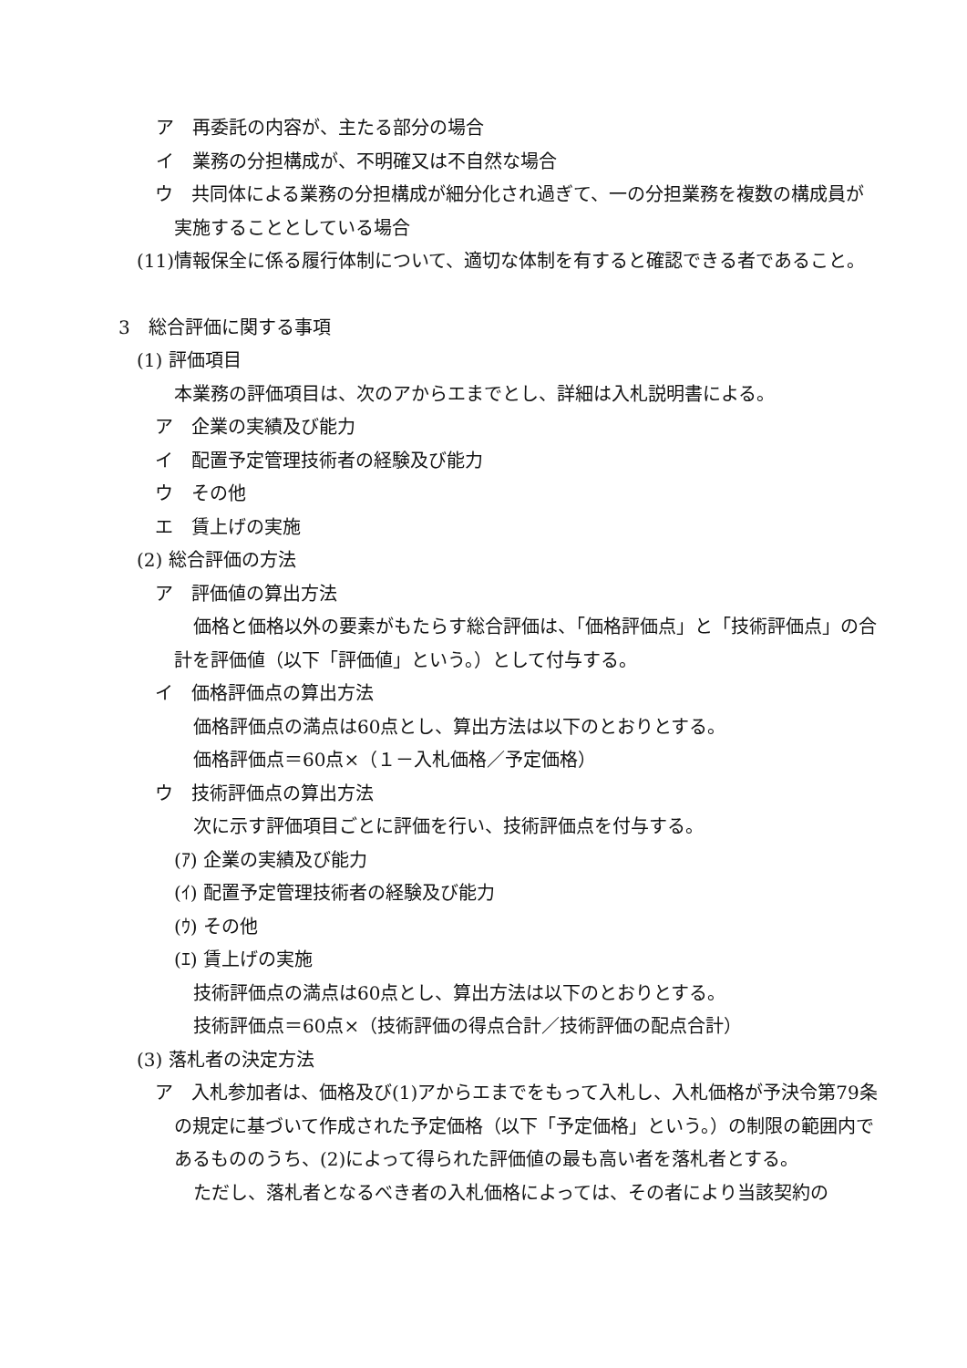ア　再委託の内容が、主たる部分の場合
イ　業務の分担構成が、不明確又は不自然な場合
ウ　共同体による業務の分担構成が細分化され過ぎて、一の分担業務を複数の構成員が実施することとしている場合
(11)情報保全に係る履行体制について、適切な体制を有すると確認できる者であること。
3　総合評価に関する事項
(1) 評価項目
本業務の評価項目は、次のアからエまでとし、詳細は入札説明書による。
ア　企業の実績及び能力
イ　配置予定管理技術者の経験及び能力
ウ　その他
エ　賃上げの実施
(2) 総合評価の方法
ア　評価値の算出方法
価格と価格以外の要素がもたらす総合評価は、「価格評価点」と「技術評価点」の合計を評価値（以下「評価値」という。）として付与する。
イ　価格評価点の算出方法
価格評価点の満点は60点とし、算出方法は以下のとおりとする。
価格評価点＝60点×（１－入札価格／予定価格）
ウ　技術評価点の算出方法
次に示す評価項目ごとに評価を行い、技術評価点を付与する。
(ｱ) 企業の実績及び能力
(ｲ) 配置予定管理技術者の経験及び能力
(ｳ) その他
(ｴ) 賃上げの実施
技術評価点の満点は60点とし、算出方法は以下のとおりとする。
技術評価点＝60点×（技術評価の得点合計／技術評価の配点合計）
(3) 落札者の決定方法
ア　入札参加者は、価格及び(1)アからエまでをもって入札し、入札価格が予決令第79条の規定に基づいて作成された予定価格（以下「予定価格」という。）の制限の範囲内であるもののうち、(2)によって得られた評価値の最も高い者を落札者とする。
ただし、落札者となるべき者の入札価格によっては、その者により当該契約の